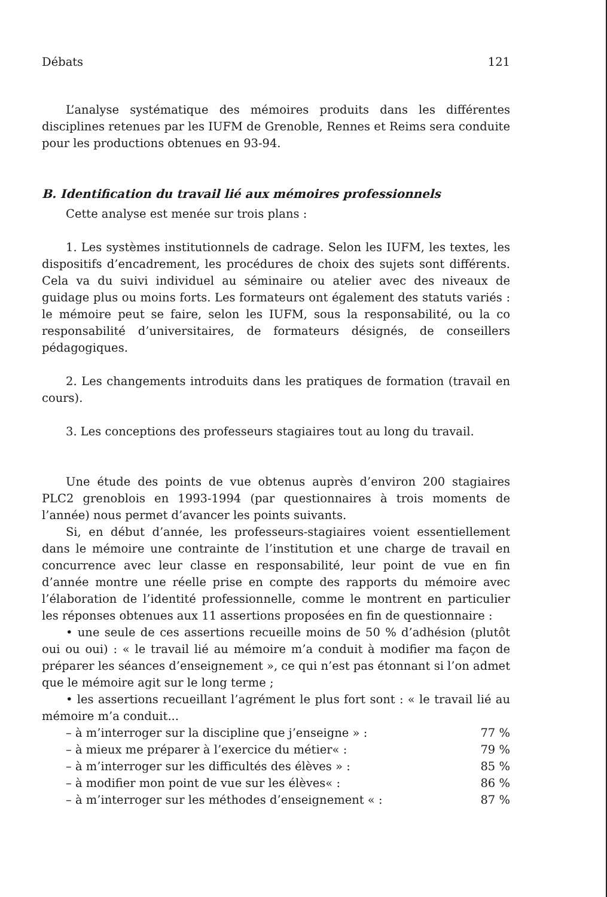Débats 121
L’analyse systématique des mémoires produits dans les différentes disciplines retenues par les IUFM de Grenoble, Rennes et Reims sera conduite pour les productions obtenues en 93-94.
B. Identification du travail lié aux mémoires professionnels
Cette analyse est menée sur trois plans :
1. Les systèmes institutionnels de cadrage. Selon les IUFM, les textes, les dispositifs d’encadrement, les procédures de choix des sujets sont différents. Cela va du suivi individuel au séminaire ou atelier avec des niveaux de guidage plus ou moins forts. Les formateurs ont également des statuts variés : le mémoire peut se faire, selon les IUFM, sous la responsabilité, ou la co responsabilité d’universitaires, de formateurs désignés, de conseillers pédagogiques.
2. Les changements introduits dans les pratiques de formation (travail en cours).
3. Les conceptions des professeurs stagiaires tout au long du travail.
Une étude des points de vue obtenus auprès d’environ 200 stagiaires PLC2 grenoblois en 1993-1994 (par questionnaires à trois moments de l’année) nous permet d’avancer les points suivants.
Si, en début d’année, les professeurs-stagiaires voient essentiellement dans le mémoire une contrainte de l’institution et une charge de travail en concurrence avec leur classe en responsabilité, leur point de vue en fin d’année montre une réelle prise en compte des rapports du mémoire avec l’élaboration de l’identité professionnelle, comme le montrent en particulier les réponses obtenues aux 11 assertions proposées en fin de questionnaire :
• une seule de ces assertions recueille moins de 50 % d’adhésion (plutôt oui ou oui) : « le travail lié au mémoire m’a conduit à modifier ma façon de préparer les séances d’enseignement », ce qui n’est pas étonnant si l’on admet que le mémoire agit sur le long terme ;
• les assertions recueillant l’agrément le plus fort sont : « le travail lié au mémoire m’a conduit...
– à m’interroger sur la discipline que j’enseigne » : 77 %
– à mieux me préparer à l’exercice du métier« : 79 %
– à m’interroger sur les difficultés des élèves » : 85 %
– à modifier mon point de vue sur les élèves« : 86 %
– à m’interroger sur les méthodes d’enseignement « : 87 %